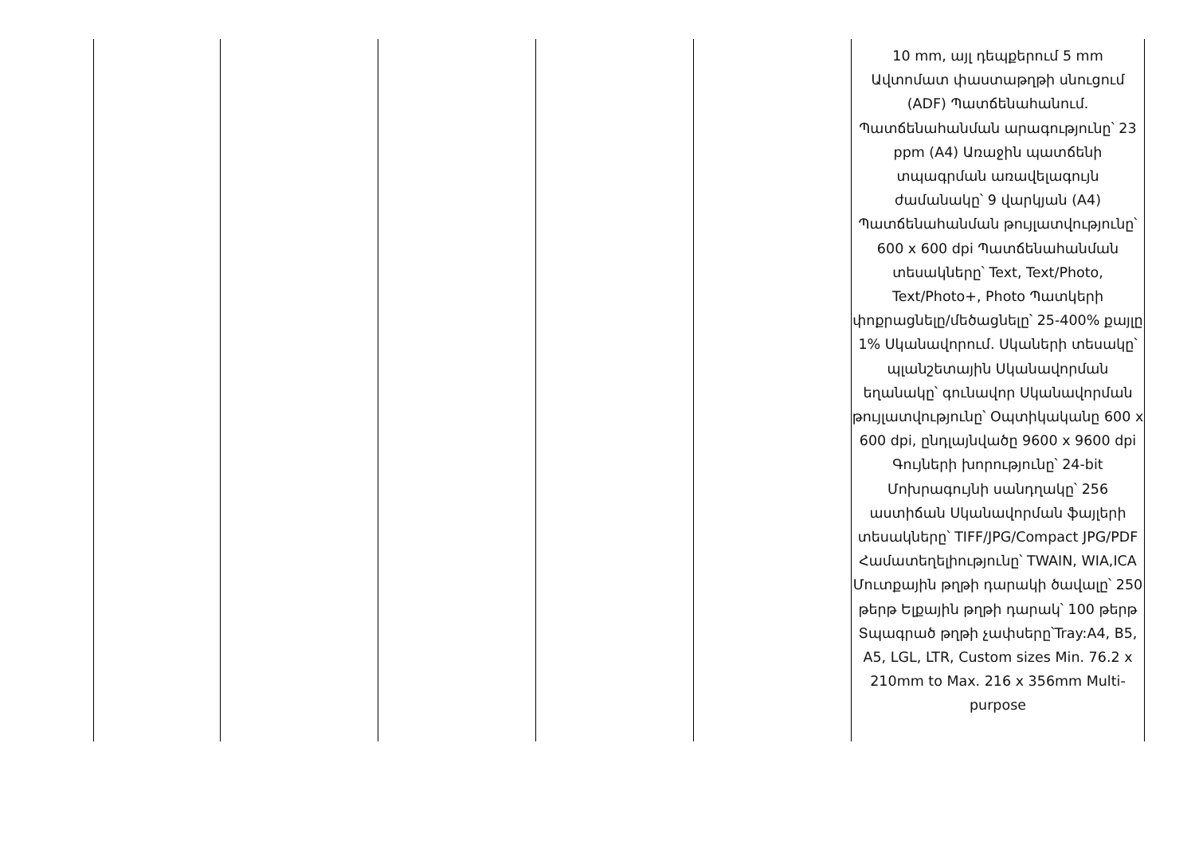| | | | | | 10 mm, այլ դեպքերում 5 mm Ավտոմատ փաստաթղթի սնուցում (ADF) Պատճենահանում. Պատճենահանման արագությունը՝ 23 ppm (A4) Առաջին պատճենի տպագրման առավելագույն ժամանակը՝ 9 վարկյան (A4) Պատճենահանման թույլատվությունը՝ 600 x 600 dpi Պատճենահանման տեսակները՝ Text, Text/Photo, Text/Photo+, Photo Պատկերի փոքրացնելը/մեծացնելը՝ 25-400% քայլը 1% Սկանավորում. Սկաների տեսակը՝ պլանշետային Սկանավորման եղանակը՝ գունավոր Սկանավորման թույլատվությունը՝ Օպտիկականը 600 x 600 dpi, ընդլայնվածը 9600 x 9600 dpi Գույների խորությունը՝ 24-bit Մոխրագույնի սանդղակը՝ 256 աստիճան Սկանավորման ֆայլերի տեսակները՝ TIFF/JPG/Compact JPG/PDF Համատեղելիությունը՝ TWAIN, WIA,ICA Մուտքային թղթի դարակի ծավալը՝ 250 թերթ Ելքային թղթի դարակ՝ 100 թերթ Տպագրած թղթի չափսերը՝Tray:A4, B5, A5, LGL, LTR, Custom sizes Min. 76.2 x 210mm to Max. 216 x 356mm Multi-purpose |